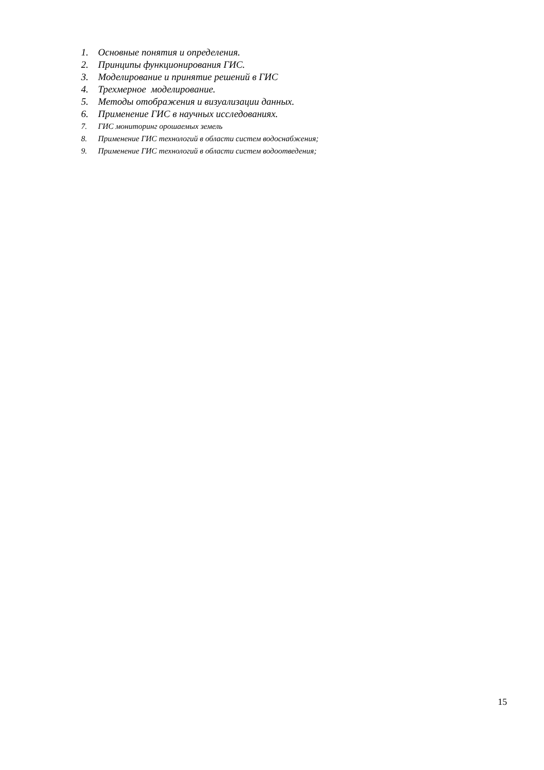1. Основные понятия и определения.
2. Принципы функционирования ГИС.
3. Моделирование и принятие решений в ГИС
4. Трехмерное моделирование.
5. Методы отображения и визуализации данных.
6. Применение ГИС в научных исследованиях.
7. ГИС мониторинг орошаемых земель
8. Применение ГИС технологий в области систем водоснабжения;
9. Применение ГИС технологий в области систем водоотведения;
15